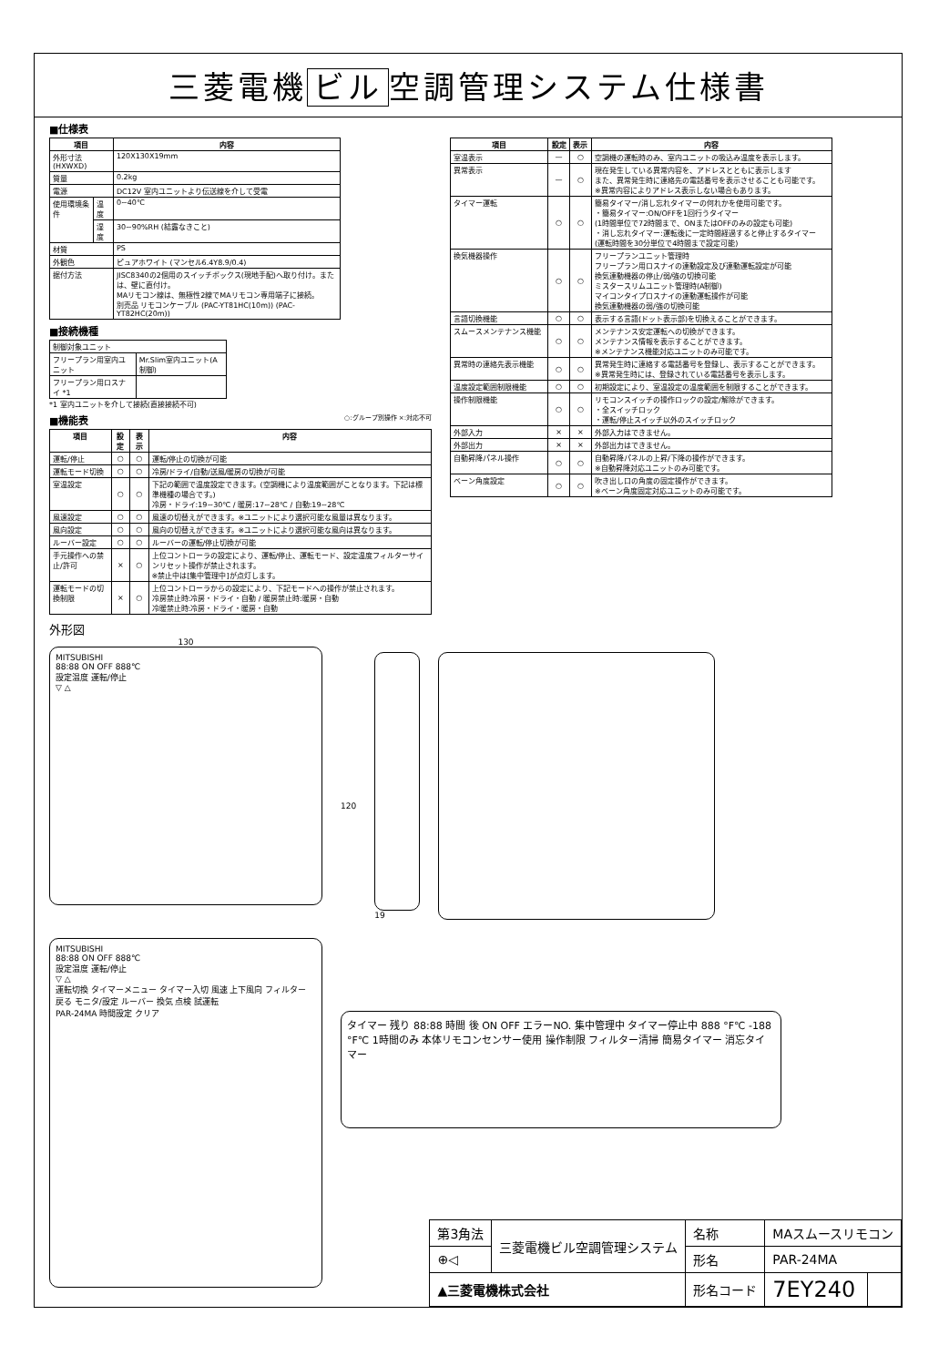三菱電機 ビル 空調管理システム仕様書
■仕様表
| 項目 | | 内容 |
| --- | --- | --- |
| 外形寸法 (HXWXD) | | 120X130X19mm |
| 質量 | | 0.2kg |
| 電源 | | DC12V 室内ユニットより伝送線を介して受電 |
| 使用環境条件 | 温度 | 0~40℃ |
| | 湿度 | 30~90%RH (結露なきこと) |
| 材質 | | PS |
| 外観色 | | ピュアホワイト (マンセル6.4Y8.9/0.4) |
| 据付方法 | | JISC8340の2個用のスイッチボックス(現地手配)へ取り付け。または、壁に直付け。 MAリモコン線は、無極性2線でMAリモコン専用端子に接続。 別売品 リモコンケーブル (PAC-YT81HC(10m)) (PAC-YT82HC(20m)) |
■接続機種
| 制御対象ユニット | |
| フリープラン用室内ユニット | Mr.Slim室内ユニット(A制御) |
| フリープラン用ロスナイ *1 | |
*1 室内ユニットを介して接続(直接接続不可)
■機能表 ○:グループ別操作 ×:対応不可
| 項目 | 設定 | 表示 | 内容 |
| --- | --- | --- | --- |
| 運転/停止 | ○ | ○ | 運転/停止の切換が可能 |
| 運転モード切換 | ○ | ○ | 冷房/ドライ/自動/送風/暖房の切換が可能 |
| 室温設定 | ○ | ○ | 下記の範囲で温度設定できます。(空調機により温度範囲がことなります。下記は標準機種の場合です。) 冷房・ドライ:19~30℃ / 暖房:17~28℃ / 自動:19~28℃ |
| 風速設定 | ○ | ○ | 風速の切替えができます。※ユニットにより選択可能な風量は異なります。 |
| 風向設定 | ○ | ○ | 風向の切替えができます。※ユニットにより選択可能な風向は異なります。 |
| ルーバー設定 | ○ | ○ | ルーバーの運転/停止切換が可能 |
| 手元操作への禁止/許可 | × | ○ | 上位コントローラの設定により、運転/停止、運転モード、設定温度フィルターサインリセット操作が禁止されます。 ※禁止中は[集中管理中]が点灯します。 |
| 運転モードの切換制限 | × | ○ | 上位コントローラからの設定により、下記モードへの操作が禁止されます。 冷房禁止時:冷房・ドライ・自動 / 暖房禁止時:暖房・自動 冷暖禁止時:冷房・ドライ・暖房・自動 |
| 項目 | 設定 | 表示 | 内容 |
| --- | --- | --- | --- |
| 室温表示 | — | ○ | 空調機の運転時のみ、室内ユニットの吸込み温度を表示します。 |
| 異常表示 | — | ○ | 現在発生している異常内容を、アドレスとともに表示します また、異常発生時に連絡先の電話番号を表示させることも可能です。 ※異常内容によりアドレス表示しない場合もあります。 |
| タイマー運転 | ○ | ○ | 簡易タイマー/消し忘れタイマーの何れかを使用可能です。 ・簡易タイマー:ON/OFFを1回行うタイマー (1時間単位で72時間まで、ONまたはOFFのみの設定も可能) ・消し忘れタイマー:運転後に一定時間経過すると停止するタイマー (運転時間を30分単位で4時間まで設定可能) |
| 換気機器操作 | ○ | ○ | フリープランユニット管理時 フリープラン用ロスナイの連動設定及び連動運転設定が可能 換気連動機器の停止/弱/強の切換可能 ミスタースリムユニット管理時(A制御) マイコンタイプロスナイの連動運転操作が可能 換気連動機器の弱/強の切換可能 |
| 言語切換機能 | ○ | ○ | 表示する言語(ドット表示部)を切換えることができます。 |
| スムースメンテナンス機能 | ○ | ○ | メンテナンス安定運転への切換ができます。 メンテナンス情報を表示することができます。 ※メンテナンス機能対応ユニットのみ可能です。 |
| 異常時の連絡先表示機能 | ○ | ○ | 異常発生時に連絡する電話番号を登録し、表示することができます。 ※異常発生時には、登録されている電話番号を表示します。 |
| 温度設定範囲制限機能 | ○ | ○ | 初期設定により、室温設定の温度範囲を制限することができます。 |
| 操作制限機能 | ○ | ○ | リモコンスイッチの操作ロックの設定/解除ができます。 ・全スイッチロック ・運転/停止スイッチ以外のスイッチロック |
| 外部入力 | × | × | 外部入力はできません。 |
| 外部出力 | × | × | 外部出力はできません。 |
| 自動昇降パネル操作 | ○ | ○ | 自動昇降パネルの上昇/下降の操作ができます。 ※自動昇降対応ユニットのみ可能です。 |
| ベーン角度設定 | ○ | ○ | 吹き出し口の角度の固定操作ができます。 ※ベーン角度固定対応ユニットのみ可能です。 |
外形図
130
MITSUBISHI
88:88 ON OFF 888℃
設定温度 運転/停止
▽ △
120
19
MITSUBISHI
88:88 ON OFF 888℃
設定温度 運転/停止
▽ △
運転切換 タイマーメニュー タイマー入切 風速 上下風向 フィルター
戻る モニタ/設定 ルーバー 換気 点検 試運転
PAR-24MA 時間設定 クリア
タイマー 残り 88:88 時間 後 ON OFF エラーNO. 集中管理中 タイマー停止中 888 °F℃ -188 °F℃ 1時間のみ 本体リモコンセンサー使用 操作制限 フィルター清掃 簡易タイマー 消忘タイマー
| 第3角法 | 三菱電機ビル空調管理システム | 名称 | MAスムースリモコン | |
| ⊕◁ | | 形名 | PAR-24MA | |
| ▲三菱電機株式会社 | | 形名コード | 7EY240 | |